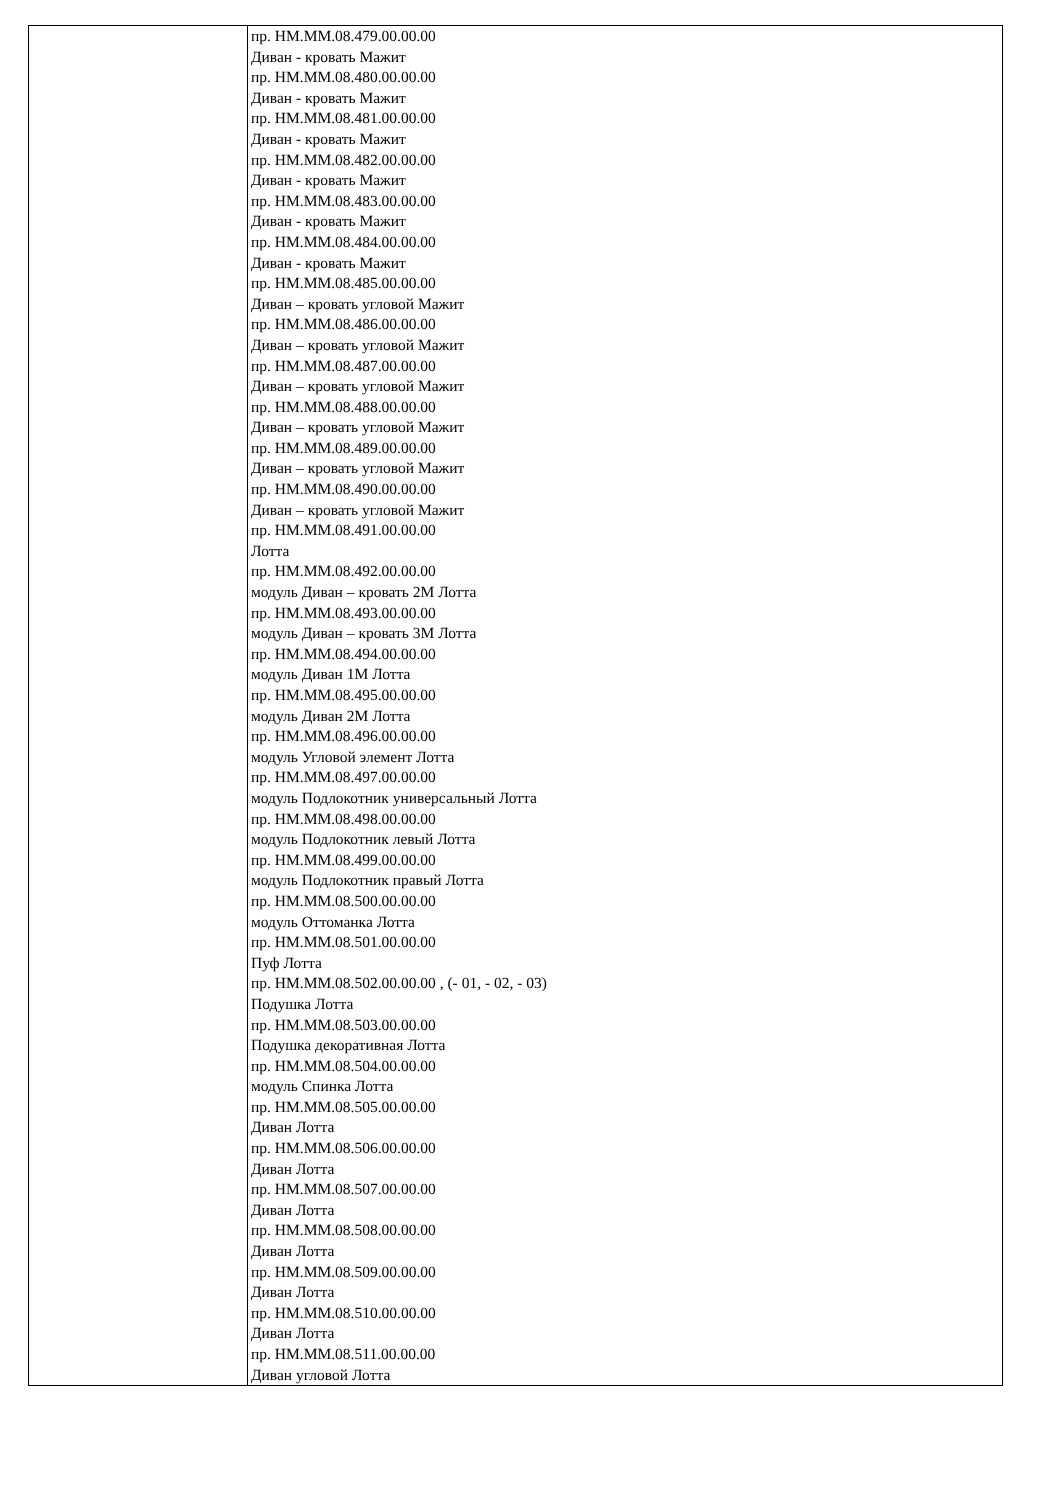| | пр. НМ.ММ.08.479.00.00.00 Диван - кровать Мажит пр. НМ.ММ.08.480.00.00.00 Диван - кровать Мажит пр. НМ.ММ.08.481.00.00.00 Диван - кровать Мажит пр. НМ.ММ.08.482.00.00.00 Диван - кровать Мажит пр. НМ.ММ.08.483.00.00.00 Диван - кровать Мажит пр. НМ.ММ.08.484.00.00.00 Диван - кровать Мажит пр. НМ.ММ.08.485.00.00.00 Диван – кровать угловой Мажит пр. НМ.ММ.08.486.00.00.00 Диван – кровать угловой Мажит пр. НМ.ММ.08.487.00.00.00 Диван – кровать угловой Мажит пр. НМ.ММ.08.488.00.00.00 Диван – кровать угловой Мажит пр. НМ.ММ.08.489.00.00.00 Диван – кровать угловой Мажит пр. НМ.ММ.08.490.00.00.00 Диван – кровать угловой Мажит пр. НМ.ММ.08.491.00.00.00 Лотта пр. НМ.ММ.08.492.00.00.00 модуль Диван – кровать 2М Лотта пр. НМ.ММ.08.493.00.00.00 модуль Диван – кровать 3М Лотта пр. НМ.ММ.08.494.00.00.00 модуль Диван 1М Лотта пр. НМ.ММ.08.495.00.00.00 модуль Диван 2М Лотта пр. НМ.ММ.08.496.00.00.00 модуль Угловой элемент Лотта пр. НМ.ММ.08.497.00.00.00 модуль Подлокотник универсальный Лотта пр. НМ.ММ.08.498.00.00.00 модуль Подлокотник левый Лотта пр. НМ.ММ.08.499.00.00.00 модуль Подлокотник правый Лотта пр. НМ.ММ.08.500.00.00.00 модуль Оттоманка Лотта пр. НМ.ММ.08.501.00.00.00 Пуф Лотта пр. НМ.ММ.08.502.00.00.00 , (- 01, - 02, - 03) Подушка Лотта пр. НМ.ММ.08.503.00.00.00 Подушка декоративная Лотта пр. НМ.ММ.08.504.00.00.00 модуль Спинка Лотта пр. НМ.ММ.08.505.00.00.00 Диван Лотта пр. НМ.ММ.08.506.00.00.00 Диван Лотта пр. НМ.ММ.08.507.00.00.00 Диван Лотта пр. НМ.ММ.08.508.00.00.00 Диван Лотта пр. НМ.ММ.08.509.00.00.00 Диван Лотта пр. НМ.ММ.08.510.00.00.00 Диван Лотта пр. НМ.ММ.08.511.00.00.00 Диван угловой Лотта |